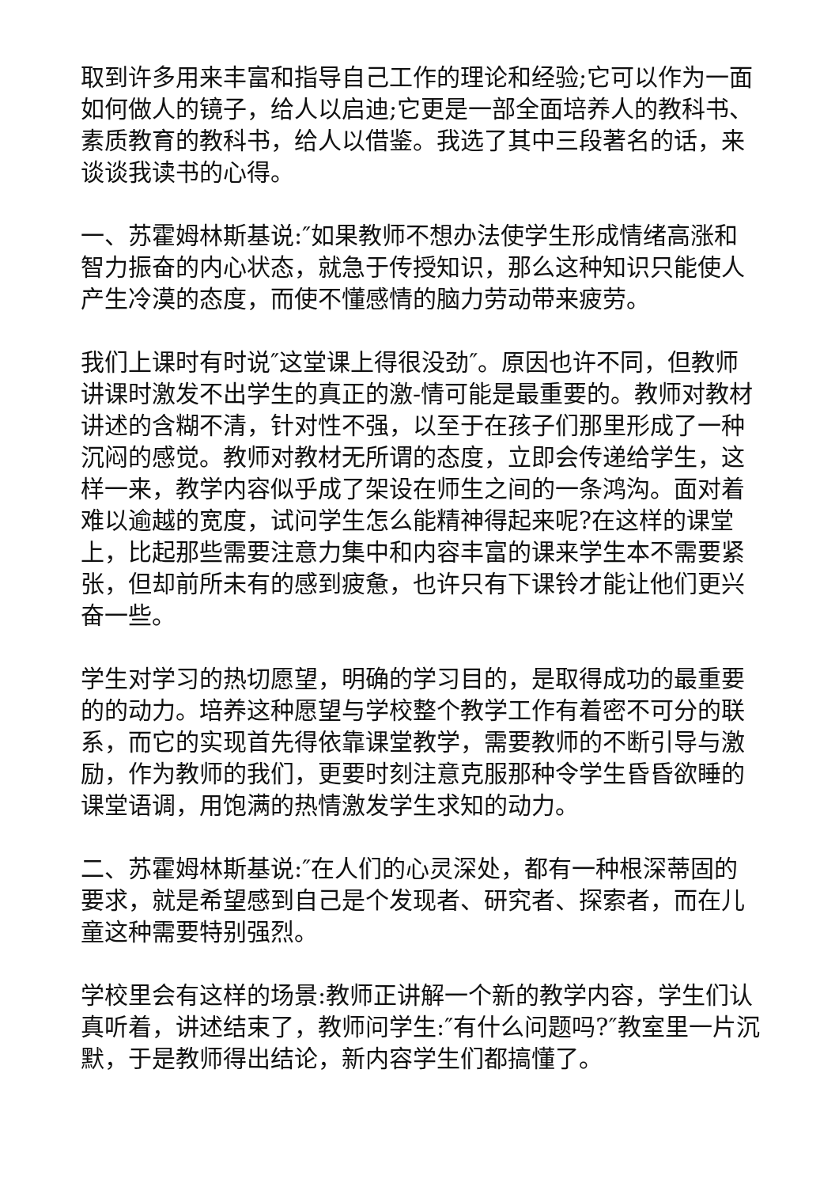取到许多用来丰富和指导自己工作的理论和经验;它可以作为一面如何做人的镜子，给人以启迪;它更是一部全面培养人的教科书、素质教育的教科书，给人以借鉴。我选了其中三段著名的话，来谈谈我读书的心得。
一、苏霍姆林斯基说:″如果教师不想办法使学生形成情绪高涨和智力振奋的内心状态，就急于传授知识，那么这种知识只能使人产生冷漠的态度，而使不懂感情的脑力劳动带来疲劳。
我们上课时有时说″这堂课上得很没劲″。原因也许不同，但教师讲课时激发不出学生的真正的激-情可能是最重要的。教师对教材讲述的含糊不清，针对性不强，以至于在孩子们那里形成了一种沉闷的感觉。教师对教材无所谓的态度，立即会传递给学生，这样一来，教学内容似乎成了架设在师生之间的一条鸿沟。面对着难以逾越的宽度，试问学生怎么能精神得起来呢?在这样的课堂上，比起那些需要注意力集中和内容丰富的课来学生本不需要紧张，但却前所未有的感到疲惫，也许只有下课铃才能让他们更兴奋一些。
学生对学习的热切愿望，明确的学习目的，是取得成功的最重要的的动力。培养这种愿望与学校整个教学工作有着密不可分的联系，而它的实现首先得依靠课堂教学，需要教师的不断引导与激励，作为教师的我们，更要时刻注意克服那种令学生昏昏欲睡的课堂语调，用饱满的热情激发学生求知的动力。
二、苏霍姆林斯基说:″在人们的心灵深处，都有一种根深蒂固的要求，就是希望感到自己是个发现者、研究者、探索者，而在儿童这种需要特别强烈。
学校里会有这样的场景:教师正讲解一个新的教学内容，学生们认真听着，讲述结束了，教师问学生:″有什么问题吗?″教室里一片沉默，于是教师得出结论，新内容学生们都搞懂了。